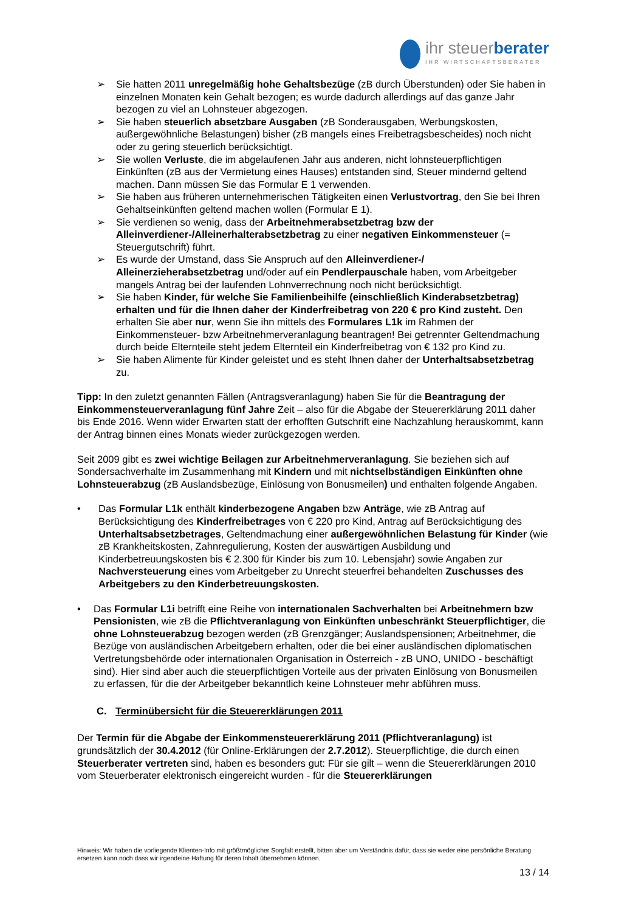ihr steuerberater
IHR WIRTSCHAFTSBERATER
➢ Sie hatten 2011 unregelmäßig hohe Gehaltsbezüge (zB durch Überstunden) oder Sie haben in einzelnen Monaten kein Gehalt bezogen; es wurde dadurch allerdings auf das ganze Jahr bezogen zu viel an Lohnsteuer abgezogen.
➢ Sie haben steuerlich absetzbare Ausgaben (zB Sonderausgaben, Werbungskosten, außergewöhnliche Belastungen) bisher (zB mangels eines Freibetragsbescheides) noch nicht oder zu gering steuerlich berücksichtigt.
➢ Sie wollen Verluste, die im abgelaufenen Jahr aus anderen, nicht lohnsteuerpflichtigen Einkünften (zB aus der Vermietung eines Hauses) entstanden sind, Steuer mindernd geltend machen. Dann müssen Sie das Formular E 1 verwenden.
➢ Sie haben aus früheren unternehmerischen Tätigkeiten einen Verlustvortrag, den Sie bei Ihren Gehaltseinkünften geltend machen wollen (Formular E 1).
➢ Sie verdienen so wenig, dass der Arbeitnehmerabsetzbetrag bzw der Alleinverdiener-/Alleinerhalterabsetzbetrag zu einer negativen Einkommensteuer (= Steuergutschrift) führt.
➢ Es wurde der Umstand, dass Sie Anspruch auf den Alleinverdiener-/ Alleinerzieherabsetzbetrag und/oder auf ein Pendlerpauschale haben, vom Arbeitgeber mangels Antrag bei der laufenden Lohnverrechnung noch nicht berücksichtigt.
➢ Sie haben Kinder, für welche Sie Familienbeihilfe (einschließlich Kinderabsetzbetrag) erhalten und für die Ihnen daher der Kinderfreibetrag von 220 € pro Kind zusteht. Den erhalten Sie aber nur, wenn Sie ihn mittels des Formulares L1k im Rahmen der Einkommensteuer- bzw Arbeitnehmerveranlagung beantragen! Bei getrennter Geltendmachung durch beide Elternteile steht jedem Elternteil ein Kinderfreibetrag von € 132 pro Kind zu.
➢ Sie haben Alimente für Kinder geleistet und es steht Ihnen daher der Unterhaltsabsetzbetrag zu.
Tipp: In den zuletzt genannten Fällen (Antragsveranlagung) haben Sie für die Beantragung der Einkommensteuerveranlagung fünf Jahre Zeit – also für die Abgabe der Steuererklärung 2011 daher bis Ende 2016. Wenn wider Erwarten statt der erhofften Gutschrift eine Nachzahlung herauskommt, kann der Antrag binnen eines Monats wieder zurückgezogen werden.
Seit 2009 gibt es zwei wichtige Beilagen zur Arbeitnehmerveranlagung. Sie beziehen sich auf Sondersachverhalte im Zusammenhang mit Kindern und mit nichtselbständigen Einkünften ohne Lohnsteuerabzug (zB Auslandsbezüge, Einlösung von Bonusmeilen) und enthalten folgende Angaben.
• Das Formular L1k enthält kinderbezogene Angaben bzw Anträge, wie zB Antrag auf Berücksichtigung des Kinderfreibetrages von € 220 pro Kind, Antrag auf Berücksichtigung des Unterhaltsabsetzbetrages, Geltendmachung einer außergewöhnlichen Belastung für Kinder (wie zB Krankheitskosten, Zahnregulierung, Kosten der auswärtigen Ausbildung und Kinderbetreuungskosten bis € 2.300 für Kinder bis zum 10. Lebensjahr) sowie Angaben zur Nachversteuerung eines vom Arbeitgeber zu Unrecht steuerfrei behandelten Zuschusses des Arbeitgebers zu den Kinderbetreuungskosten.
• Das Formular L1i betrifft eine Reihe von internationalen Sachverhalten bei Arbeitnehmern bzw Pensionisten, wie zB die Pflichtveranlagung von Einkünften unbeschränkt Steuerpflichtiger, die ohne Lohnsteuerabzug bezogen werden (zB Grenzgänger; Auslandspensionen; Arbeitnehmer, die Bezüge von ausländischen Arbeitgebern erhalten, oder die bei einer ausländischen diplomatischen Vertretungsbehörde oder internationalen Organisation in Österreich - zB UNO, UNIDO - beschäftigt sind). Hier sind aber auch die steuerpflichtigen Vorteile aus der privaten Einlösung von Bonusmeilen zu erfassen, für die der Arbeitgeber bekanntlich keine Lohnsteuer mehr abführen muss.
C. Terminübersicht für die Steuererklärungen 2011
Der Termin für die Abgabe der Einkommensteuererklärung 2011 (Pflichtveranlagung) ist grundsätzlich der 30.4.2012 (für Online-Erklärungen der 2.7.2012). Steuerpflichtige, die durch einen Steuerberater vertreten sind, haben es besonders gut: Für sie gilt – wenn die Steuererklärungen 2010 vom Steuerberater elektronisch eingereicht wurden - für die Steuererklärungen
Hinweis: Wir haben die vorliegende Klienten-Info mit größtmöglicher Sorgfalt erstellt, bitten aber um Verständnis dafür, dass sie weder eine persönliche Beratung ersetzen kann noch dass wir irgendeine Haftung für deren Inhalt übernehmen können.
13 / 14